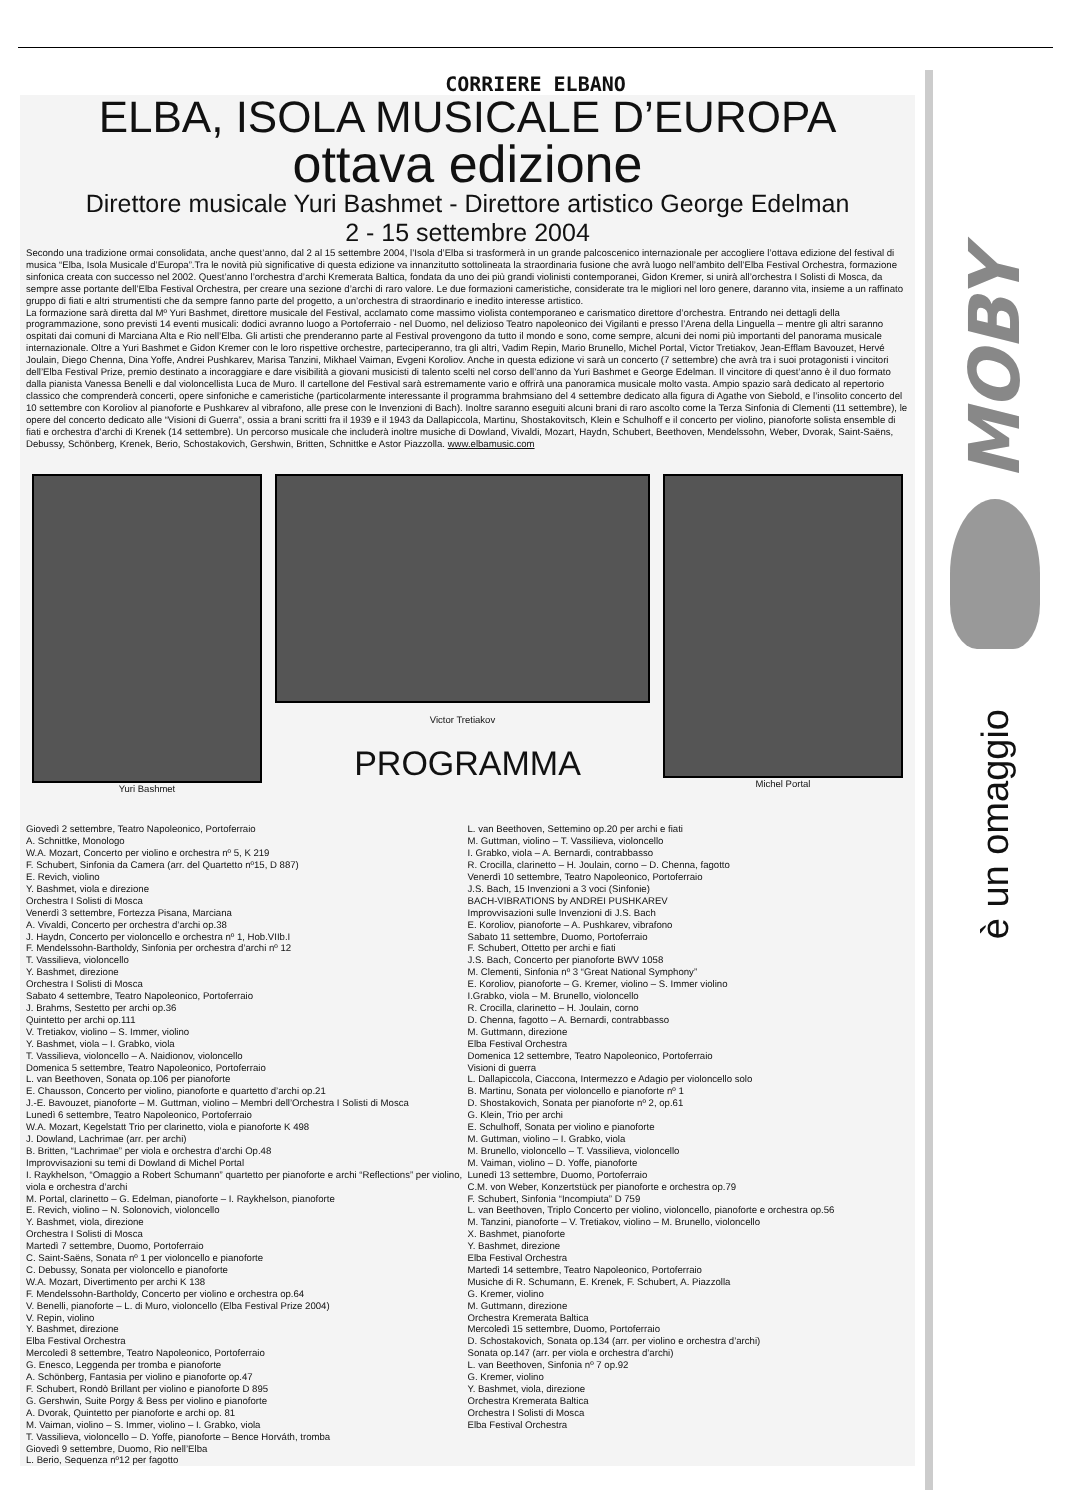CORRIERE ELBANO
ELBA, ISOLA MUSICALE D’EUROPA
ottava edizione
Direttore musicale Yuri Bashmet - Direttore artistico George Edelman
2 - 15 settembre 2004
Secondo una tradizione ormai consolidata, anche quest’anno, dal 2 al 15 settembre 2004, l’Isola d’Elba si trasformerà in un grande palcoscenico internazionale per accogliere l’ottava edizione del festival di musica “Elba, Isola Musicale d’Europa”.Tra le novità più significative di questa edizione va innanzitutto sottolineata la straordinaria fusione che avrà luogo nell’ambito dell’Elba Festival Orchestra, formazione sinfonica creata con successo nel 2002. Quest’anno l’orchestra d’archi Kremerata Baltica, fondata da uno dei più grandi violinisti contemporanei, Gidon Kremer, si unirà all’orchestra I Solisti di Mosca, da sempre asse portante dell’Elba Festival Orchestra, per creare una sezione d’archi di raro valore. Le due formazioni cameristiche, considerate tra le migliori nel loro genere, daranno vita, insieme a un raffinato gruppo di fiati e altri strumentisti che da sempre fanno parte del progetto, a un’orchestra di straordinario e inedito interesse artistico.
La formazione sarà diretta dal Mº Yuri Bashmet, direttore musicale del Festival, acclamato come massimo violista contemporaneo e carismatico direttore d’orchestra. Entrando nei dettagli della programmazione, sono previsti 14 eventi musicali: dodici avranno luogo a Portoferraio - nel Duomo, nel delizioso Teatro napoleonico dei Vigilanti e presso l’Arena della Linguella – mentre gli altri saranno ospitati dai comuni di Marciana Alta e Rio nell’Elba. Gli artisti che prenderanno parte al Festival provengono da tutto il mondo e sono, come sempre, alcuni dei nomi più importanti del panorama musicale internazionale. Oltre a Yuri Bashmet e Gidon Kremer con le loro rispettive orchestre, parteciperanno, tra gli altri, Vadim Repin, Mario Brunello, Michel Portal, Victor Tretiakov, Jean-Efflam Bavouzet, Hervé Joulain, Diego Chenna, Dina Yoffe, Andrei Pushkarev, Marisa Tanzini, Mikhael Vaiman, Evgeni Koroliov. Anche in questa edizione vi sarà un concerto (7 settembre) che avrà tra i suoi protagonisti i vincitori dell’Elba Festival Prize, premio destinato a incoraggiare e dare visibilità a giovani musicisti di talento scelti nel corso dell’anno da Yuri Bashmet e George Edelman. Il vincitore di quest’anno è il duo formato dalla pianista Vanessa Benelli e dal violoncellista Luca de Muro. Il cartellone del Festival sarà estremamente vario e offrirà una panoramica musicale molto vasta. Ampio spazio sarà dedicato al repertorio classico che comprenderà concerti, opere sinfoniche e cameristiche (particolarmente interessante il programma brahmsiano del 4 settembre dedicato alla figura di Agathe von Siebold, e l’insolito concerto del 10 settembre con Koroliov al pianoforte e Pushkarev al vibrafono, alle prese con le Invenzioni di Bach). Inoltre saranno eseguiti alcuni brani di raro ascolto come la Terza Sinfonia di Clementi (11 settembre), le opere del concerto dedicato alle “Visioni di Guerra”, ossia a brani scritti fra il 1939 e il 1943 da Dallapiccola, Martinu, Shostakovitsch, Klein e Schulhoff e il concerto per violino, pianoforte solista ensemble di fiati e orchestra d’archi di Krenek (14 settembre). Un percorso musicale che includerà inoltre musiche di Dowland, Vivaldi, Mozart, Haydn, Schubert, Beethoven, Mendelssohn, Weber, Dvorak, Saint-Saëns, Debussy, Schönberg, Krenek, Berio, Schostakovich, Gershwin, Britten, Schnittke e Astor Piazzolla. www.elbamusic.com
Yuri Bashmet
Victor Tretiakov Michel Portal
PROGRAMMA
Giovedì 2 settembre, Teatro Napoleonico, Portoferraio
A. Schnittke, Monologo
W.A. Mozart, Concerto per violino e orchestra nº 5, K 219
F. Schubert, Sinfonia da Camera (arr. del Quartetto nº15, D 887)
E. Revich, violino
Y. Bashmet, viola e direzione
Orchestra I Solisti di Mosca
Venerdì 3 settembre, Fortezza Pisana, Marciana
A. Vivaldi, Concerto per orchestra d’archi op.38
J. Haydn, Concerto per violoncello e orchestra nº 1, Hob.VIIb.I
F. Mendelssohn-Bartholdy, Sinfonia per orchestra d’archi nº 12
T. Vassilieva, violoncello
Y. Bashmet, direzione
Orchestra I Solisti di Mosca
Sabato 4 settembre, Teatro Napoleonico, Portoferraio
J. Brahms, Sestetto per archi op.36
Quintetto per archi op.111
V. Tretiakov, violino – S. Immer, violino
Y. Bashmet, viola – I. Grabko, viola
T. Vassilieva, violoncello – A. Naidionov, violoncello
Domenica 5 settembre, Teatro Napoleonico, Portoferraio
L. van Beethoven, Sonata op.106 per pianoforte
E. Chausson, Concerto per violino, pianoforte e quartetto d’archi op.21
J.-E. Bavouzet, pianoforte – M. Guttman, violino – Membri dell’Orchestra I Solisti di Mosca
Lunedì 6 settembre, Teatro Napoleonico, Portoferraio
W.A. Mozart, Kegelstatt Trio per clarinetto, viola e pianoforte K 498
J. Dowland, Lachrimae (arr. per archi)
B. Britten, “Lachrimae” per viola e orchestra d’archi Op.48
Improvvisazioni su temi di Dowland di Michel Portal
I. Raykhelson, “Omaggio a Robert Schumann” quartetto per pianoforte e archi “Reflections” per violino, viola e orchestra d’archi
M. Portal, clarinetto – G. Edelman, pianoforte – I. Raykhelson, pianoforte
E. Revich, violino – N. Solonovich, violoncello
Y. Bashmet, viola, direzione
Orchestra I Solisti di Mosca
Martedì 7 settembre, Duomo, Portoferraio
C. Saint-Saëns, Sonata nº 1 per violoncello e pianoforte
C. Debussy, Sonata per violoncello e pianoforte
W.A. Mozart, Divertimento per archi K 138
F. Mendelssohn-Bartholdy, Concerto per violino e orchestra op.64
V. Benelli, pianoforte – L. di Muro, violoncello (Elba Festival Prize 2004)
V. Repin, violino
Y. Bashmet, direzione
Elba Festival Orchestra
Mercoledì 8 settembre, Teatro Napoleonico, Portoferraio
G. Enesco, Leggenda per tromba e pianoforte
A. Schönberg, Fantasia per violino e pianoforte op.47
F. Schubert, Rondò Brillant per violino e pianoforte D 895
G. Gershwin, Suite Porgy & Bess per violino e pianoforte
A. Dvorak, Quintetto per pianoforte e archi op. 81
M. Vaiman, violino – S. Immer, violino – I. Grabko, viola
T. Vassilieva, violoncello – D. Yoffe, pianoforte – Bence Horváth, tromba
Giovedì 9 settembre, Duomo, Rio nell’Elba
L. Berio, Sequenza nº12 per fagotto
L. van Beethoven, Settemino op.20 per archi e fiati
M. Guttman, violino – T. Vassilieva, violoncello
I. Grabko, viola – A. Bernardi, contrabbasso
R. Crocilla, clarinetto – H. Joulain, corno – D. Chenna, fagotto
Venerdì 10 settembre, Teatro Napoleonico, Portoferraio
J.S. Bach, 15 Invenzioni a 3 voci (Sinfonie)
BACH-VIBRATIONS by ANDREI PUSHKAREV
Improvvisazioni sulle Invenzioni di J.S. Bach
E. Koroliov, pianoforte – A. Pushkarev, vibrafono
Sabato 11 settembre, Duomo, Portoferraio
F. Schubert, Ottetto per archi e fiati
J.S. Bach, Concerto per pianoforte BWV 1058
M. Clementi, Sinfonia nº 3 “Great National Symphony”
E. Koroliov, pianoforte – G. Kremer, violino – S. Immer violino
I.Grabko, viola – M. Brunello, violoncello
R. Crocilla, clarinetto – H. Joulain, corno
D. Chenna, fagotto – A. Bernardi, contrabbasso
M. Guttmann, direzione
Elba Festival Orchestra
Domenica 12 settembre, Teatro Napoleonico, Portoferraio
Visioni di guerra
L. Dallapiccola, Ciaccona, Intermezzo e Adagio per violoncello solo
B. Martinu, Sonata per violoncello e pianoforte nº 1
D. Shostakovich, Sonata per pianoforte nº 2, op.61
G. Klein, Trio per archi
E. Schulhoff, Sonata per violino e pianoforte
M. Guttman, violino – I. Grabko, viola
M. Brunello, violoncello – T. Vassilieva, violoncello
M. Vaiman, violino – D. Yoffe, pianoforte
Lunedì 13 settembre, Duomo, Portoferraio
C.M. von Weber, Konzertstück per pianoforte e orchestra op.79
F. Schubert, Sinfonia “Incompiuta” D 759
L. van Beethoven, Triplo Concerto per violino, violoncello, pianoforte e orchestra op.56
M. Tanzini, pianoforte – V. Tretiakov, violino – M. Brunello, violoncello
X. Bashmet, pianoforte
Y. Bashmet, direzione
Elba Festival Orchestra
Martedì 14 settembre, Teatro Napoleonico, Portoferraio
Musiche di R. Schumann, E. Krenek, F. Schubert, A. Piazzolla
G. Kremer, violino
M. Guttmann, direzione
Orchestra Kremerata Baltica
Mercoledì 15 settembre, Duomo, Portoferraio
D. Schostakovich, Sonata op.134 (arr. per violino e orchestra d’archi)
Sonata op.147 (arr. per viola e orchestra d’archi)
L. van Beethoven, Sinfonia nº 7 op.92
G. Kremer, violino
Y. Bashmet, viola, direzione
Orchestra Kremerata Baltica
Orchestra I Solisti di Mosca
Elba Festival Orchestra
MOBY
è un omaggio